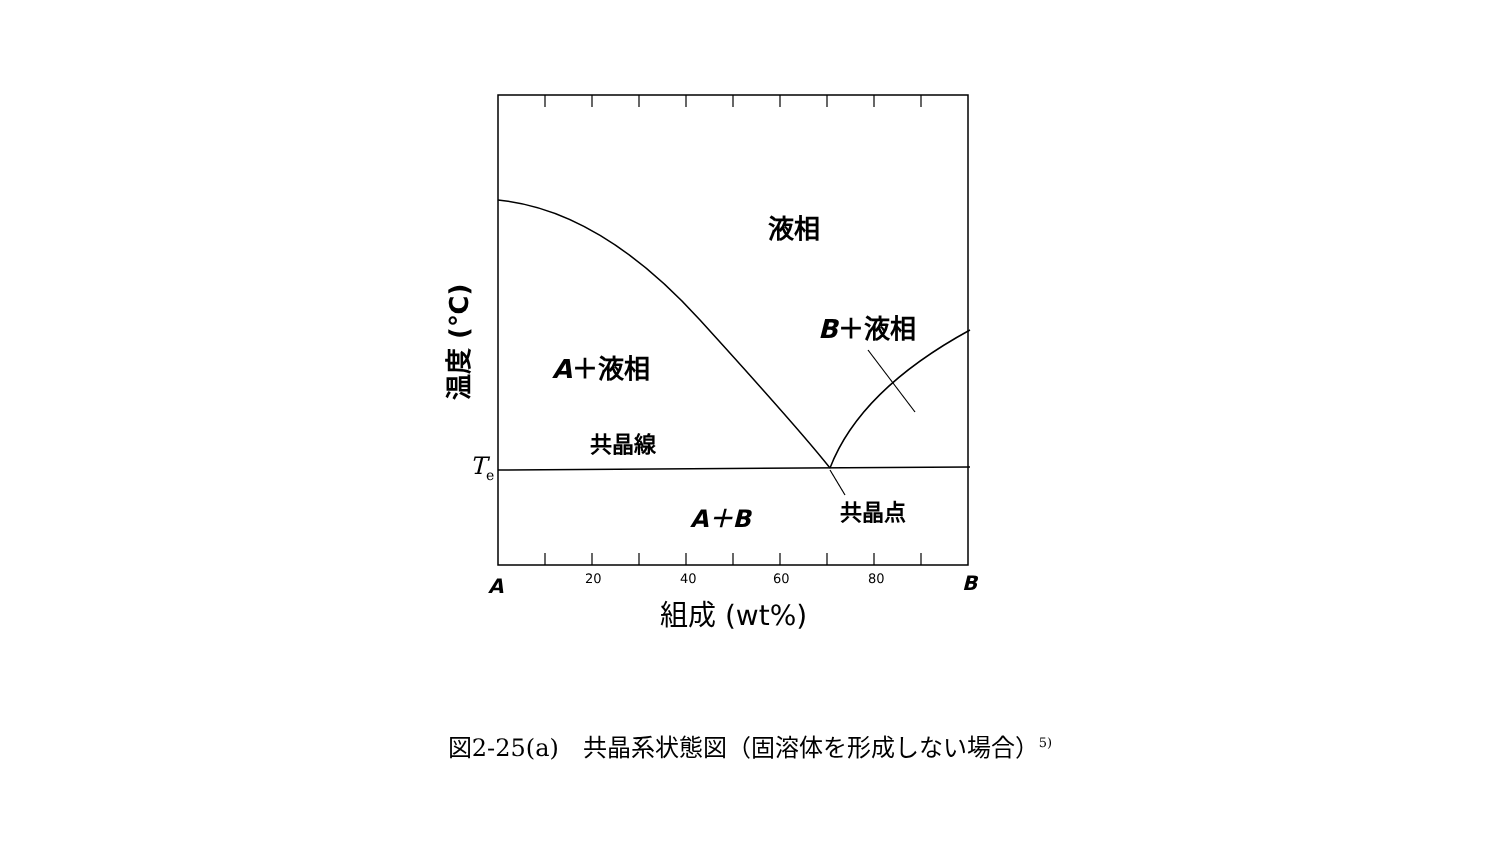液相
B＋液相
A＋液相
共晶線
Te
A＋B
共晶点
A
20
40
60
80
B
組成 (wt%)
温度 (℃)
図2-25(a)　共晶系状態図（固溶体を形成しない場合）<sup>5)</sup>